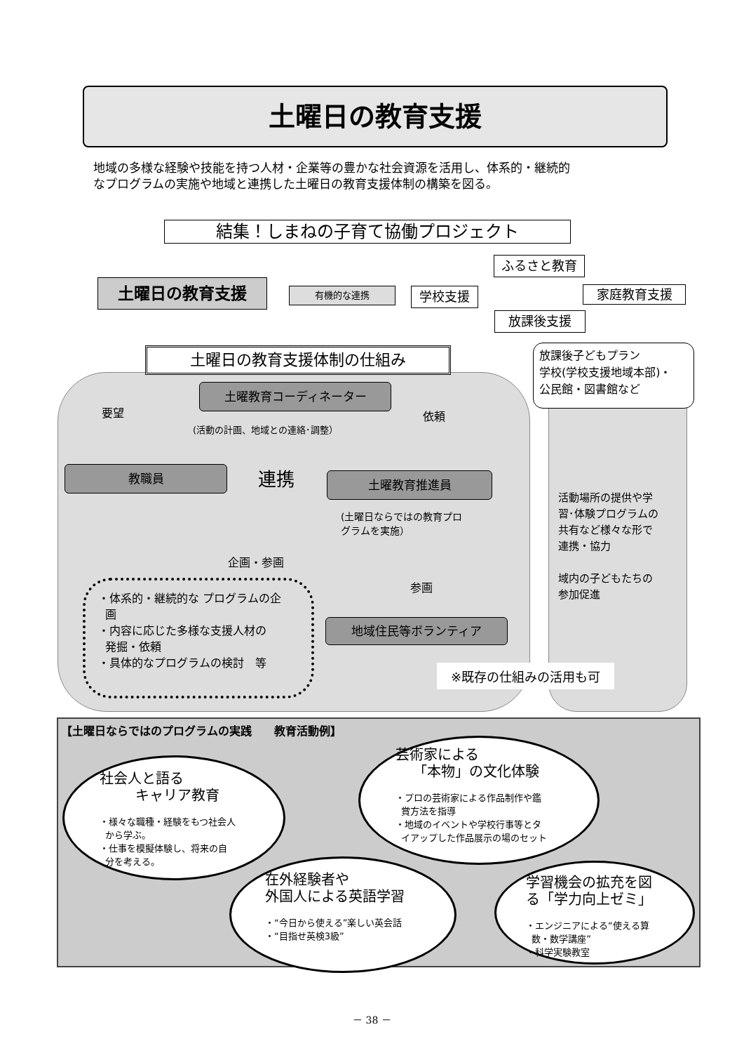土曜日の教育支援
地域の多様な経験や技能を持つ人材・企業等の豊かな社会資源を活用し、体系的・継続的
なプログラムの実施や地域と連携した土曜日の教育支援体制の構築を図る。
結集！しまねの子育て協働プロジェクト
土曜日の教育支援 有機的な連携
ふるさと教育
学校支援 家庭教育支援
放課後支援
土曜日の教育支援体制の仕組み
放課後子どもプラン
学校(学校支援地域本部)・
公民館・図書館など
土曜教育コーディネーター
要望 依頼
(活動の計画、地域との連絡･調整）
教職員 連携 土曜教育推進員
(土曜日ならではの教育プロ
グラムを実施）
企画・参画
参画
活動場所の提供や学
習･体験プログラムの
共有など様々な形で
連携・協力
域内の子どもたちの
参加促進
・体系的・継続的な プログラムの企
画
・内容に応じた多様な支援人材の
発掘・依頼
・具体的なプログラムの検討　等
地域住民等ボランティア
※既存の仕組みの活用も可
【土曜日ならではのプログラムの実践　　教育活動例】
社会人と語る
キャリア教育
・様々な職種・経験をもつ社会人
から学ぶ。
・仕事を模擬体験し、将来の自
分を考える。
芸術家による
「本物」の文化体験
・プロの芸術家による作品制作や鑑
賞方法を指導
・地域のイベントや学校行事等とタ
イアップした作品展示の場のセット
在外経験者や
外国人による英語学習
・“今日から使える”楽しい英会話
・“目指せ英検3級”
学習機会の拡充を図
る「学力向上ゼミ」
・エンジニアによる“使える算
数・数学講座”
・科学実験教室
－ 38 －